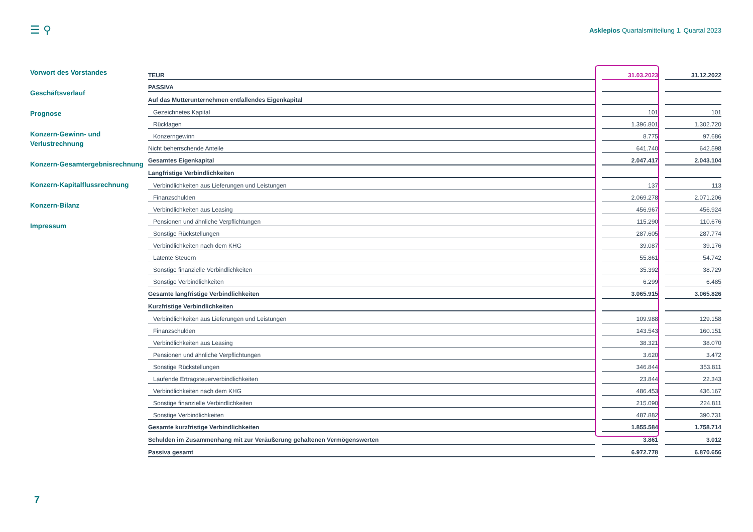☰ ⚲ Asklepios Quartalsmitteilung 1. Quartal 2023
Vorwort des Vorstandes
Geschäftsverlauf
Prognose
Konzern-Gewinn- und Verlustrechnung
Konzern-Gesamtergebnisrechnung
Konzern-Kapitalflussrechnung
Konzern-Bilanz
Impressum
| TEUR | | 31.03.2023 | | 31.12.2022 |
| PASSIVA | | | | |
| Auf das Mutterunternehmen entfallendes Eigenkapital | | | | |
| Gezeichnetes Kapital | | 101 | | 101 |
| Rücklagen | | 1.396.801 | | 1.302.720 |
| Konzerngewinn | | 8.775 | | 97.686 |
| Nicht beherrschende Anteile | | 641.740 | | 642.598 |
| Gesamtes Eigenkapital | | 2.047.417 | | 2.043.104 |
| Langfristige Verbindlichkeiten | | | | |
| Verbindlichkeiten aus Lieferungen und Leistungen | | 137 | | 113 |
| Finanzschulden | | 2.069.278 | | 2.071.206 |
| Verbindlichkeiten aus Leasing | | 456.967 | | 456.924 |
| Pensionen und ähnliche Verpflichtungen | | 115.290 | | 110.676 |
| Sonstige Rückstellungen | | 287.605 | | 287.774 |
| Verbindlichkeiten nach dem KHG | | 39.087 | | 39.176 |
| Latente Steuern | | 55.861 | | 54.742 |
| Sonstige finanzielle Verbindlichkeiten | | 35.392 | | 38.729 |
| Sonstige Verbindlichkeiten | | 6.299 | | 6.485 |
| Gesamte langfristige Verbindlichkeiten | | 3.065.915 | | 3.065.826 |
| Kurzfristige Verbindlichkeiten | | | | |
| Verbindlichkeiten aus Lieferungen und Leistungen | | 109.988 | | 129.158 |
| Finanzschulden | | 143.543 | | 160.151 |
| Verbindlichkeiten aus Leasing | | 38.321 | | 38.070 |
| Pensionen und ähnliche Verpflichtungen | | 3.620 | | 3.472 |
| Sonstige Rückstellungen | | 346.844 | | 353.811 |
| Laufende Ertragsteuerverbindlichkeiten | | 23.844 | | 22.343 |
| Verbindlichkeiten nach dem KHG | | 486.453 | | 436.167 |
| Sonstige finanzielle Verbindlichkeiten | | 215.090 | | 224.811 |
| Sonstige Verbindlichkeiten | | 487.882 | | 390.731 |
| Gesamte kurzfristige Verbindlichkeiten | | 1.855.584 | | 1.758.714 |
| Schulden im Zusammenhang mit zur Veräußerung gehaltenen Vermögenswerten | | 3.861 | | 3.012 |
| Passiva gesamt | | 6.972.778 | | 6.870.656 |
7